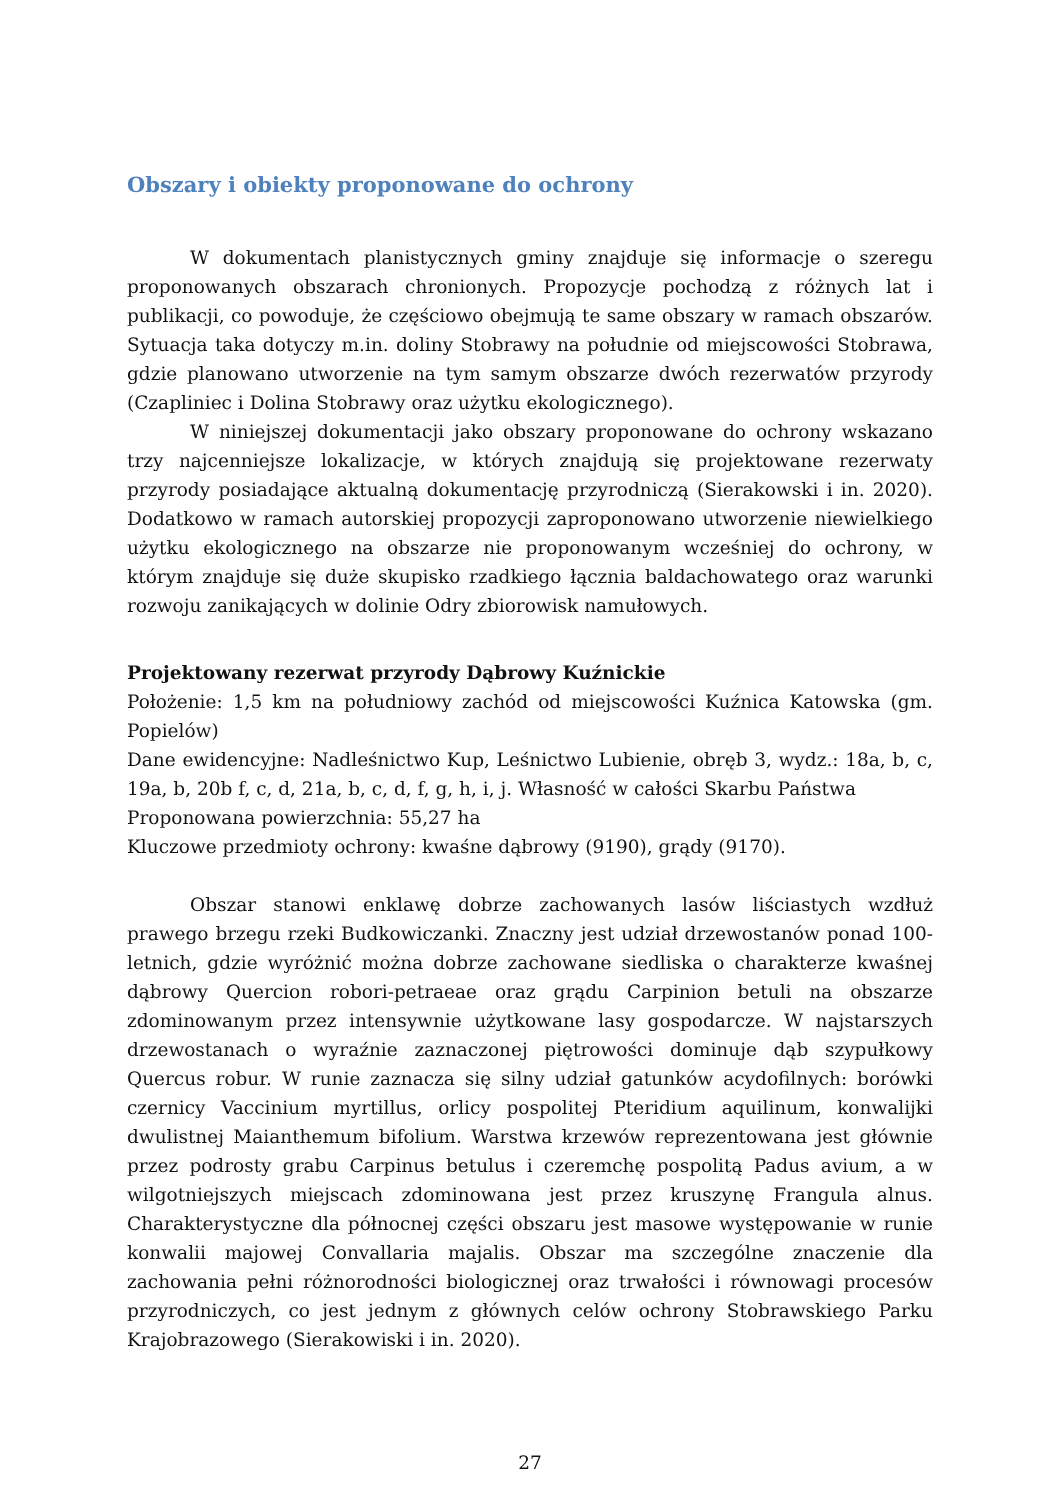Obszary i obiekty proponowane do ochrony
W dokumentach planistycznych gminy znajduje się informacje o szeregu proponowanych obszarach chronionych. Propozycje pochodzą z różnych lat i publikacji, co powoduje, że częściowo obejmują te same obszary w ramach obszarów. Sytuacja taka dotyczy m.in. doliny Stobrawy na południe od miejscowości Stobrawa, gdzie planowano utworzenie na tym samym obszarze dwóch rezerwatów przyrody (Czapliniec i Dolina Stobrawy oraz użytku ekologicznego).
W niniejszej dokumentacji jako obszary proponowane do ochrony wskazano trzy najcenniejsze lokalizacje, w których znajdują się projektowane rezerwaty przyrody posiadające aktualną dokumentację przyrodniczą (Sierakowski i in. 2020). Dodatkowo w ramach autorskiej propozycji zaproponowano utworzenie niewielkiego użytku ekologicznego na obszarze nie proponowanym wcześniej do ochrony, w którym znajduje się duże skupisko rzadkiego łącznia baldachowatego oraz warunki rozwoju zanikających w dolinie Odry zbiorowisk namułowych.
Projektowany rezerwat przyrody Dąbrowy Kuźnickie
Położenie: 1,5 km na południowy zachód od miejscowości Kuźnica Katowska (gm. Popielów)
Dane ewidencyjne: Nadleśnictwo Kup, Leśnictwo Lubienie, obręb 3, wydz.: 18a, b, c, 19a, b, 20b f, c, d, 21a, b, c, d, f, g, h, i, j. Własność w całości Skarbu Państwa
Proponowana powierzchnia: 55,27 ha
Kluczowe przedmioty ochrony: kwaśne dąbrowy (9190), grądy (9170).
Obszar stanowi enklawę dobrze zachowanych lasów liściastych wzdłuż prawego brzegu rzeki Budkowiczanki. Znaczny jest udział drzewostanów ponad 100-letnich, gdzie wyróżnić można dobrze zachowane siedliska o charakterze kwaśnej dąbrowy Quercion robori-petraeae oraz grądu Carpinion betuli na obszarze zdominowanym przez intensywnie użytkowane lasy gospodarcze. W najstarszych drzewostanach o wyraźnie zaznaczonej piętrowości dominuje dąb szypułkowy Quercus robur. W runie zaznacza się silny udział gatunków acydofilnych: borówki czernicy Vaccinium myrtillus, orlicy pospolitej Pteridium aquilinum, konwalijki dwulistnej Maianthemum bifolium. Warstwa krzewów reprezentowana jest głównie przez podrosty grabu Carpinus betulus i czeremchę pospolitą Padus avium, a w wilgotniejszych miejscach zdominowana jest przez kruszynę Frangula alnus. Charakterystyczne dla północnej części obszaru jest masowe występowanie w runie konwalii majowej Convallaria majalis. Obszar ma szczególne znaczenie dla zachowania pełni różnorodności biologicznej oraz trwałości i równowagi procesów przyrodniczych, co jest jednym z głównych celów ochrony Stobrawskiego Parku Krajobrazowego (Sierakowiski i in. 2020).
27